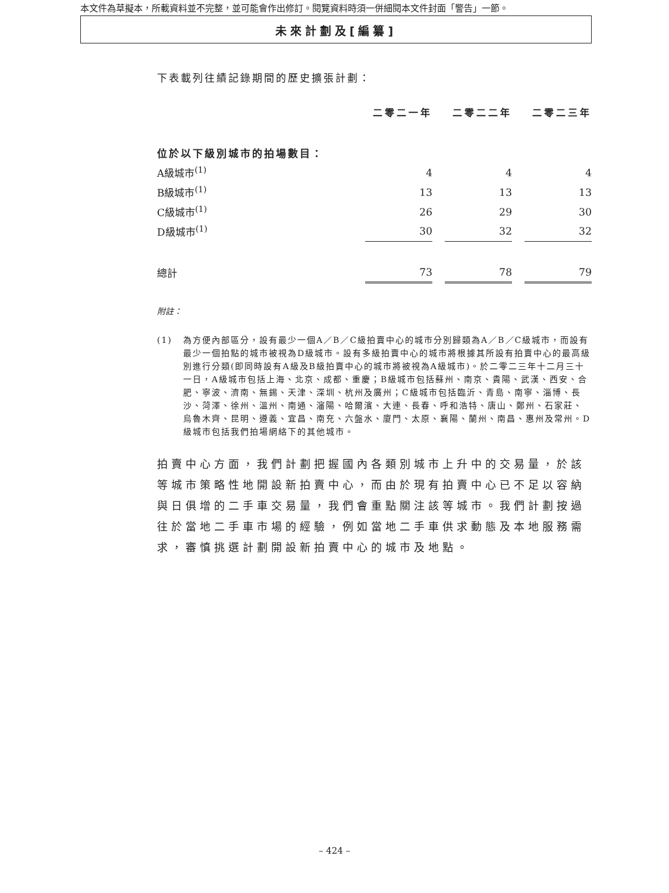本文件為草擬本，所載資料並不完整，並可能會作出修訂。閱覽資料時須一併細閱本文件封面「警告」一節。
未來計劃及[編纂]
下表載列往績記錄期間的歷史擴張計劃：
| | 二零二一年 | | 二零二二年 | | 二零二三年 |
| 位於以下級別城市的拍場數目： | | | | | |
| A級城市<sup>(1)</sup> | 4 | | 4 | | 4 |
| B級城市<sup>(1)</sup> | 13 | | 13 | | 13 |
| C級城市<sup>(1)</sup> | 26 | | 29 | | 30 |
| D級城市<sup>(1)</sup> | 30 | | 32 | | 32 |
| 總計 | 73 | | 78 | | 79 |
附註：
(1) 為方便內部區分，設有最少一個A／B／C級拍賣中心的城市分別歸類為A／B／C級城市，而設有最少一個拍點的城市被視為D級城市。設有多級拍賣中心的城市將根據其所設有拍賣中心的最高級別進行分類(即同時設有A級及B級拍賣中心的城市將被視為A級城市)。於二零二三年十二月三十一日，A級城市包括上海、北京、成都、重慶；B級城市包括蘇州、南京、貴陽、武漢、西安、合肥、寧波、濟南、無錫、天津、深圳、杭州及廣州；C級城市包括臨沂、青島、南寧、淄博、長沙、菏澤、徐州、溫州、南通、瀋陽、哈爾濱、大連、長春、呼和浩特、唐山、鄭州、石家莊、烏魯木齊、昆明、遵義、宜昌、南充、六盤水、廈門、太原、襄陽、蘭州、南昌、惠州及常州。D級城市包括我們拍場網絡下的其他城市。
拍賣中心方面，我們計劃把握國內各類別城市上升中的交易量，於該等城市策略性地開設新拍賣中心，而由於現有拍賣中心已不足以容納與日俱增的二手車交易量，我們會重點關注該等城市。我們計劃按過往於當地二手車市場的經驗，例如當地二手車供求動態及本地服務需求，審慎挑選計劃開設新拍賣中心的城市及地點。
– 424 –